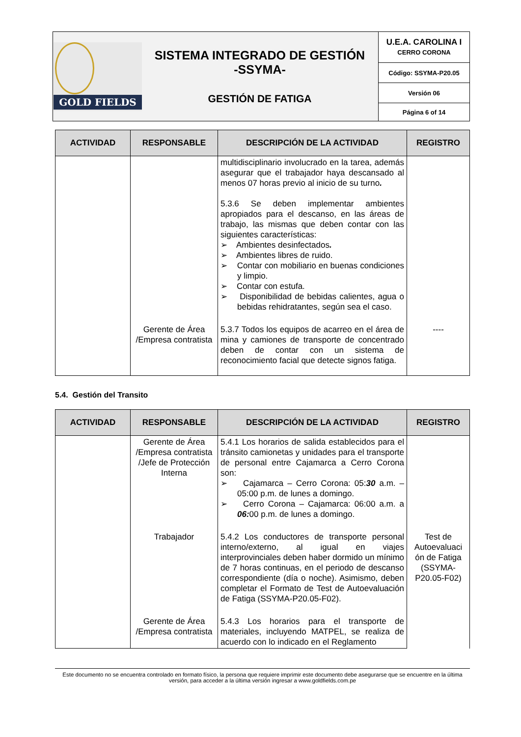| GOLD FIELDS SISTEMA INTEGRADO DE GESTIÓN -SSYMA- GESTIÓN DE FATIGA | U.E.A. CAROLINA I CERRO CORONA |
| | Código: SSYMA-P20.05 |
| | Versión 06 |
| | Página 6 of 14 |
| ACTIVIDAD | RESPONSABLE | DESCRIPCIÓN DE LA ACTIVIDAD | REGISTRO |
| --- | --- | --- | --- |
| | | multidisciplinario involucrado en la tarea, además asegurar que el trabajador haya descansado al menos 07 horas previo al inicio de su turno . 5.3.6 Se deben implementar ambientes apropiados para el descanso, en las áreas de trabajo, las mismas que deben contar con las siguientes características: ➢ Ambientes desinfectados . ➢ Ambientes libres de ruido. ➢ Contar con mobiliario en buenas condiciones y limpio. ➢ Contar con estufa. ➢ Disponibilidad de bebidas calientes, agua o bebidas rehidratantes, según sea el caso. | |
| | Gerente de Área /Empresa contratista | 5.3.7 Todos los equipos de acarreo en el área de mina y camiones de transporte de concentrado deben de contar con un sistema de reconocimiento facial que detecte signos fatiga. | ---- |
5.4. Gestión del Transito
| ACTIVIDAD | RESPONSABLE | DESCRIPCIÓN DE LA ACTIVIDAD | REGISTRO |
| --- | --- | --- | --- |
| | Gerente de Área /Empresa contratista /Jefe de Protección Interna | 5.4.1 Los horarios de salida establecidos para el tránsito camionetas y unidades para el transporte de personal entre Cajamarca a Cerro Corona son: ➢ Cajamarca – Cerro Corona: 05: 30 a.m. – 05:00 p.m. de lunes a domingo. ➢ Cerro Corona – Cajamarca: 06:00 a.m. a 06: 00 p.m. de lunes a domingo. | |
| | Trabajador | 5.4.2 Los conductores de transporte personal interno/externo, al igual en viajes interprovinciales deben haber dormido un mínimo de 7 horas continuas, en el periodo de descanso correspondiente (día o noche). Asimismo, deben completar el Formato de Test de Autoevaluación de Fatiga (SSYMA-P20.05-F02). | Test de Autoevaluaci ón de Fatiga (SSYMA-P20.05-F02) |
| | Gerente de Área /Empresa contratista | 5.4.3 Los horarios para el transporte de materiales, incluyendo MATPEL, se realiza de acuerdo con lo indicado en el Reglamento | |
Este documento no se encuentra controlado en formato físico, la persona que requiere imprimir este documento debe asegurarse que se encuentre en la última versión, para acceder a la última versión ingresar a www.goldfields.com.pe